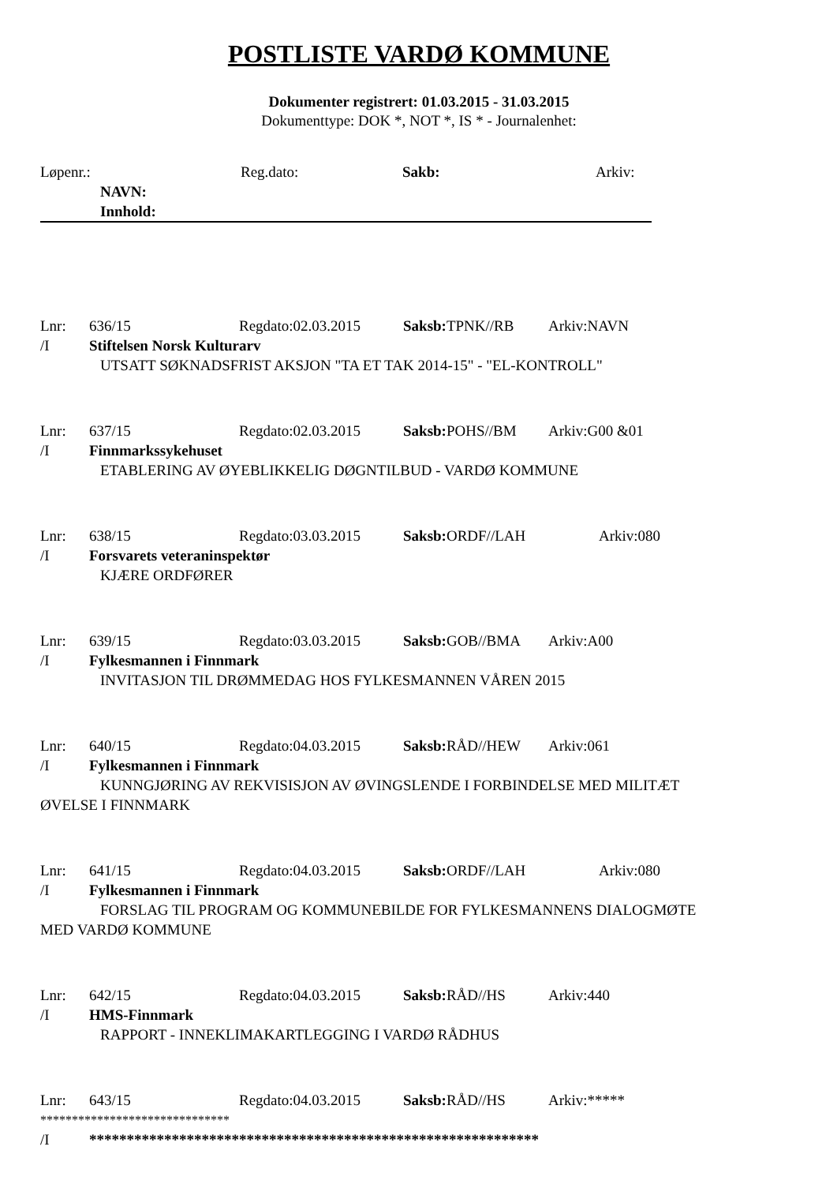POSTLISTE VARDØ KOMMUNE
Dokumenter registrert: 01.03.2015 - 31.03.2015
Dokumenttype: DOK *, NOT *, IS * - Journalenhet:
Løpenr.: Reg.dato: Sakb: Arkiv:
NAVN:
Innhold:
Lnr: 636/15 Regdato:02.03.2015 Saksb: TPNK//RB Arkiv:NAVN
/I Stiftelsen Norsk Kulturarv
UTSATT SØKNADSFRIST AKSJON "TA ET TAK 2014-15" - "EL-KONTROLL"
Lnr: 637/15 Regdato:02.03.2015 Saksb: POHS//BM Arkiv:G00 &01
/I Finnmarkssykehuset
ETABLERING AV ØYEBLIKKELIG DØGNTILBUD - VARDØ KOMMUNE
Lnr: 638/15 Regdato:03.03.2015 Saksb: ORDF//LAH Arkiv:080
/I Forsvarets veteraninspektør
KJÆRE ORDFØRER
Lnr: 639/15 Regdato:03.03.2015 Saksb: GOB//BMA Arkiv:A00
/I Fylkesmannen i Finnmark
INVITASJON TIL DRØMMEDAG HOS FYLKESMANNEN VÅREN 2015
Lnr: 640/15 Regdato:04.03.2015 Saksb: RÅD//HEW Arkiv:061
/I Fylkesmannen i Finnmark
KUNNGJØRING AV REKVISISJON AV ØVINGSLENDE I FORBINDELSE MED MILITÆT
ØVELSE I FINNMARK
Lnr: 641/15 Regdato:04.03.2015 Saksb: ORDF//LAH Arkiv:080
/I Fylkesmannen i Finnmark
FORSLAG TIL PROGRAM OG KOMMUNEBILDE FOR FYLKESMANNENS DIALOGMØTE
MED VARDØ KOMMUNE
Lnr: 642/15 Regdato:04.03.2015 Saksb: RÅD//HS Arkiv:440
/I HMS-Finnmark
RAPPORT - INNEKLIMAKARTLEGGING I VARDØ RÅDHUS
Lnr: 643/15 Regdato:04.03.2015 Saksb: RÅD//HS Arkiv:*****
******************************
/I ************************************************************